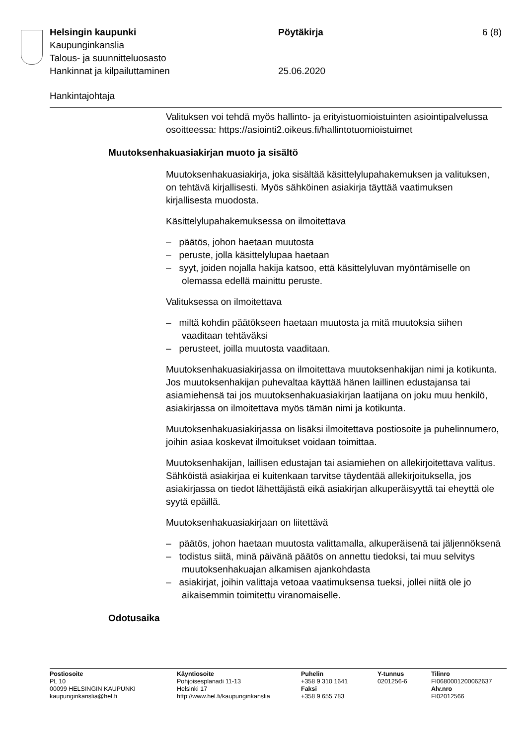Helsingin kaupunki Pöytäkirja 6 (8)
Kaupunginkanslia
Talous- ja suunnitteluosasto
Hankinnat ja kilpailuttaminen 25.06.2020
Hankintajohtaja
Valituksen voi tehdä myös hallinto- ja erityistuomioistuinten asiointipalvelussa osoitteessa: https://asiointi2.oikeus.fi/hallintotuomioistuimet
Muutoksenhakuasiakirjan muoto ja sisältö
Muutoksenhakuasiakirja, joka sisältää käsittelylupahakemuksen ja valituksen, on tehtävä kirjallisesti. Myös sähköinen asiakirja täyttää vaatimuksen kirjallisesta muodosta.
Käsittelylupahakemuksessa on ilmoitettava
– päätös, johon haetaan muutosta
– peruste, jolla käsittelylupaa haetaan
– syyt, joiden nojalla hakija katsoo, että käsittelyluvan myöntämiselle on olemassa edellä mainittu peruste.
Valituksessa on ilmoitettava
– miltä kohdin päätökseen haetaan muutosta ja mitä muutoksia siihen vaaditaan tehtäväksi
– perusteet, joilla muutosta vaaditaan.
Muutoksenhakuasiakirjassa on ilmoitettava muutoksenhakijan nimi ja kotikunta. Jos muutoksenhakijan puhevaltaa käyttää hänen laillinen edustajansa tai asiamiehensä tai jos muutoksenhakuasiakirjan laatijana on joku muu henkilö, asiakirjassa on ilmoitettava myös tämän nimi ja kotikunta.
Muutoksenhakuasiakirjassa on lisäksi ilmoitettava postiosoite ja puhelinnumero, joihin asiaa koskevat ilmoitukset voidaan toimittaa.
Muutoksenhakijan, laillisen edustajan tai asiamiehen on allekirjoitettava valitus. Sähköistä asiakirjaa ei kuitenkaan tarvitse täydentää allekirjoituksella, jos asiakirjassa on tiedot lähettäjästä eikä asiakirjan alkuperäisyyttä tai eheyttä ole syytä epäillä.
Muutoksenhakuasiakirjaan on liitettävä
– päätös, johon haetaan muutosta valittamalla, alkuperäisenä tai jäljennöksenä
– todistus siitä, minä päivänä päätös on annettu tiedoksi, tai muu selvitys muutoksenhakuajan alkamisen ajankohdasta
– asiakirjat, joihin valittaja vetoaa vaatimuksensa tueksi, jollei niitä ole jo aikaisemmin toimitettu viranomaiselle.
Odotusaika
Postiosoite
PL 10
00099 HELSINGIN KAUPUNKI
kaupunginkanslia@hel.fi
Käyntiosoite
Pohjoisesplanadi 11-13
Helsinki 17
http://www.hel.fi/kaupunginkanslia
Puhelin
+358 9 310 1641
Faksi
+358 9 655 783
Y-tunnus
0201256-6
Tilinro
FI0680001200062637
Alv.nro
FI02012566